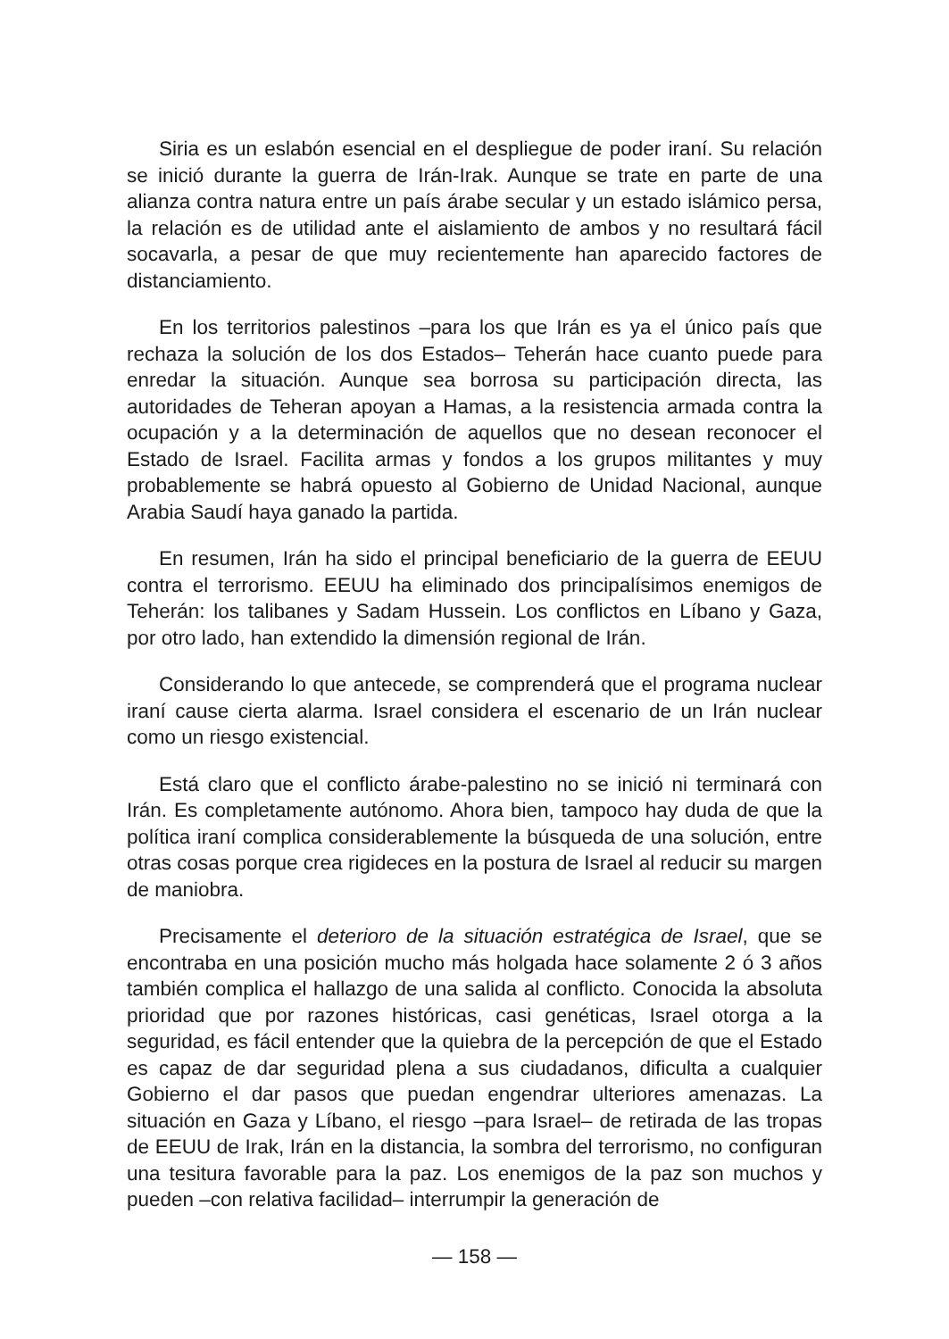Siria es un eslabón esencial en el despliegue de poder iraní. Su relación se inició durante la guerra de Irán-Irak. Aunque se trate en parte de una alianza contra natura entre un país árabe secular y un estado islámico persa, la relación es de utilidad ante el aislamiento de ambos y no resultará fácil socavarla, a pesar de que muy recientemente han aparecido factores de distanciamiento.
En los territorios palestinos –para los que Irán es ya el único país que rechaza la solución de los dos Estados– Teherán hace cuanto puede para enredar la situación. Aunque sea borrosa su participación directa, las autoridades de Teheran apoyan a Hamas, a la resistencia armada contra la ocupación y a la determinación de aquellos que no desean reconocer el Estado de Israel. Facilita armas y fondos a los grupos militantes y muy probablemente se habrá opuesto al Gobierno de Unidad Nacional, aunque Arabia Saudí haya ganado la partida.
En resumen, Irán ha sido el principal beneficiario de la guerra de EEUU contra el terrorismo. EEUU ha eliminado dos principalísimos enemigos de Teherán: los talibanes y Sadam Hussein. Los conflictos en Líbano y Gaza, por otro lado, han extendido la dimensión regional de Irán.
Considerando lo que antecede, se comprenderá que el programa nuclear iraní cause cierta alarma. Israel considera el escenario de un Irán nuclear como un riesgo existencial.
Está claro que el conflicto árabe-palestino no se inició ni terminará con Irán. Es completamente autónomo. Ahora bien, tampoco hay duda de que la política iraní complica considerablemente la búsqueda de una solución, entre otras cosas porque crea rigideces en la postura de Israel al reducir su margen de maniobra.
Precisamente el deterioro de la situación estratégica de Israel, que se encontraba en una posición mucho más holgada hace solamente 2 ó 3 años también complica el hallazgo de una salida al conflicto. Conocida la absoluta prioridad que por razones históricas, casi genéticas, Israel otorga a la seguridad, es fácil entender que la quiebra de la percepción de que el Estado es capaz de dar seguridad plena a sus ciudadanos, dificulta a cualquier Gobierno el dar pasos que puedan engendrar ulteriores amenazas. La situación en Gaza y Líbano, el riesgo –para Israel– de retirada de las tropas de EEUU de Irak, Irán en la distancia, la sombra del terrorismo, no configuran una tesitura favorable para la paz. Los enemigos de la paz son muchos y pueden –con relativa facilidad– interrumpir la generación de
— 158 —